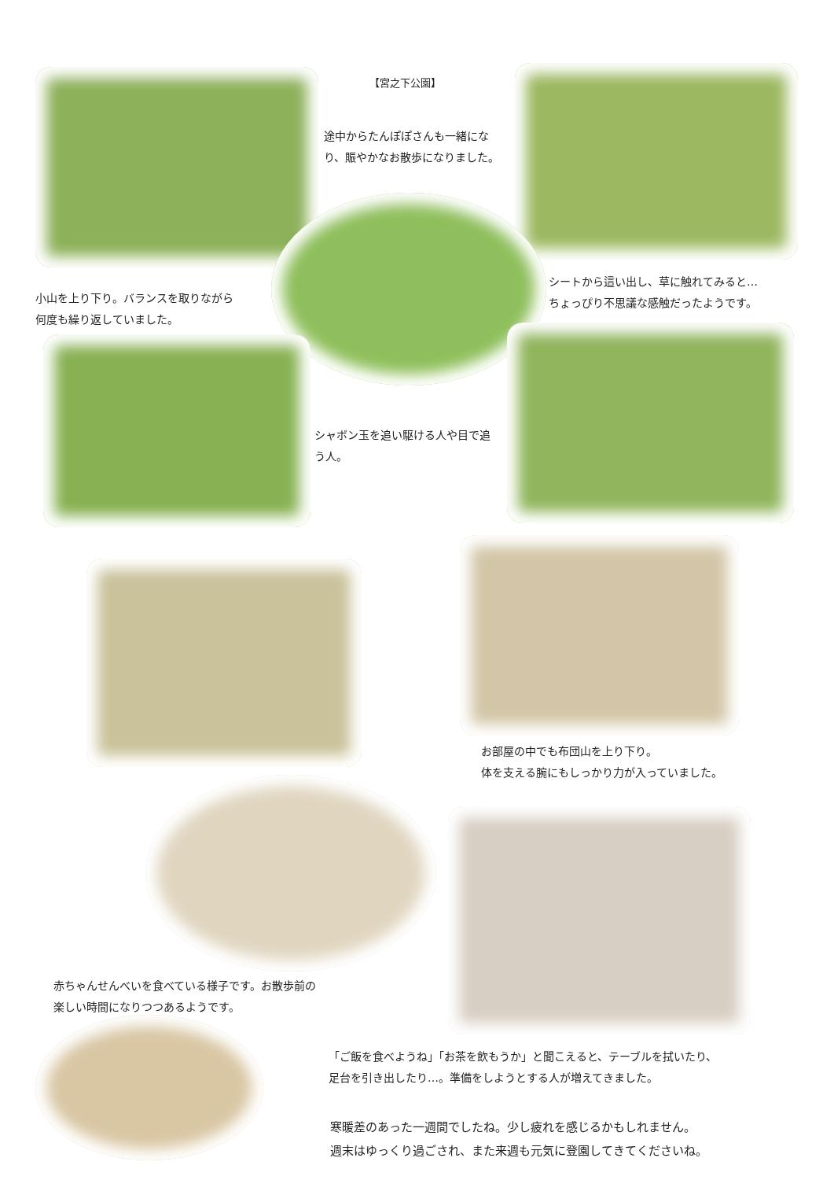【宮之下公園】
途中からたんぽぽさんも一緒になり、賑やかなお散歩になりました。
小山を上り下り。バランスを取りながら
何度も繰り返していました。
シートから這い出し、草に触れてみると…
ちょっぴり不思議な感触だったようです。
シャボン玉を追い駆ける人や目で追う人。
お部屋の中でも布団山を上り下り。
体を支える腕にもしっかり力が入っていました。
赤ちゃんせんべいを食べている様子です。お散歩前の
楽しい時間になりつつあるようです。
「ご飯を食べようね」「お茶を飲もうか」と聞こえると、テーブルを拭いたり、
足台を引き出したり…。準備をしようとする人が増えてきました。
寒暖差のあった一週間でしたね。少し疲れを感じるかもしれません。
週末はゆっくり過ごされ、また来週も元気に登園してきてくださいね。